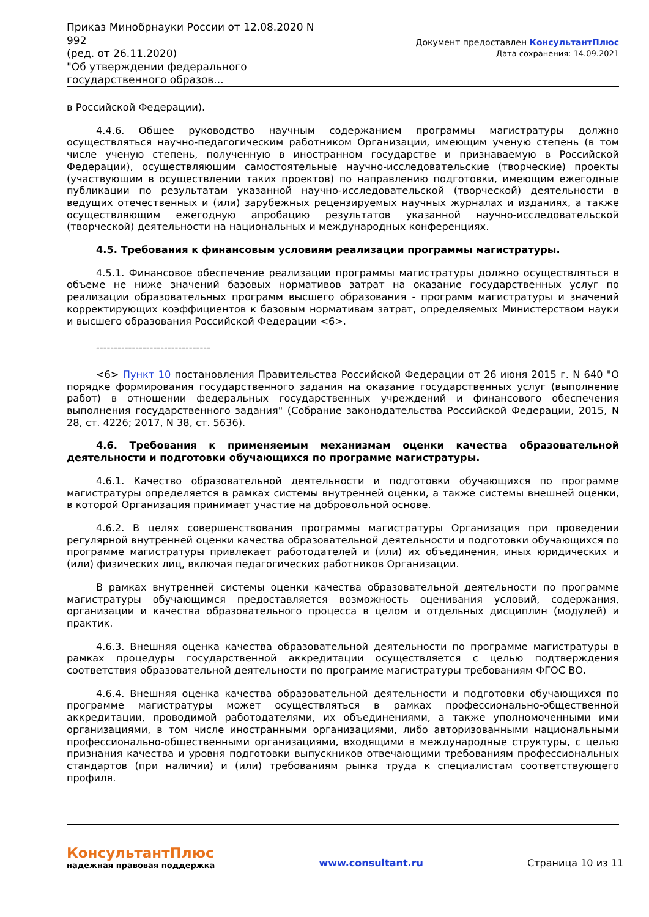Приказ Минобрнауки России от 12.08.2020 N 992
(ред. от 26.11.2020)
"Об утверждении федерального государственного образов...
Документ предоставлен КонсультантПлюс
Дата сохранения: 14.09.2021
в Российской Федерации).
4.4.6. Общее руководство научным содержанием программы магистратуры должно осуществляться научно-педагогическим работником Организации, имеющим ученую степень (в том числе ученую степень, полученную в иностранном государстве и признаваемую в Российской Федерации), осуществляющим самостоятельные научно-исследовательские (творческие) проекты (участвующим в осуществлении таких проектов) по направлению подготовки, имеющим ежегодные публикации по результатам указанной научно-исследовательской (творческой) деятельности в ведущих отечественных и (или) зарубежных рецензируемых научных журналах и изданиях, а также осуществляющим ежегодную апробацию результатов указанной научно-исследовательской (творческой) деятельности на национальных и международных конференциях.
4.5. Требования к финансовым условиям реализации программы магистратуры.
4.5.1. Финансовое обеспечение реализации программы магистратуры должно осуществляться в объеме не ниже значений базовых нормативов затрат на оказание государственных услуг по реализации образовательных программ высшего образования - программ магистратуры и значений корректирующих коэффициентов к базовым нормативам затрат, определяемых Министерством науки и высшего образования Российской Федерации <6>.
--------------------------------
<6> Пункт 10 постановления Правительства Российской Федерации от 26 июня 2015 г. N 640 "О порядке формирования государственного задания на оказание государственных услуг (выполнение работ) в отношении федеральных государственных учреждений и финансового обеспечения выполнения государственного задания" (Собрание законодательства Российской Федерации, 2015, N 28, ст. 4226; 2017, N 38, ст. 5636).
4.6. Требования к применяемым механизмам оценки качества образовательной деятельности и подготовки обучающихся по программе магистратуры.
4.6.1. Качество образовательной деятельности и подготовки обучающихся по программе магистратуры определяется в рамках системы внутренней оценки, а также системы внешней оценки, в которой Организация принимает участие на добровольной основе.
4.6.2. В целях совершенствования программы магистратуры Организация при проведении регулярной внутренней оценки качества образовательной деятельности и подготовки обучающихся по программе магистратуры привлекает работодателей и (или) их объединения, иных юридических и (или) физических лиц, включая педагогических работников Организации.
В рамках внутренней системы оценки качества образовательной деятельности по программе магистратуры обучающимся предоставляется возможность оценивания условий, содержания, организации и качества образовательного процесса в целом и отдельных дисциплин (модулей) и практик.
4.6.3. Внешняя оценка качества образовательной деятельности по программе магистратуры в рамках процедуры государственной аккредитации осуществляется с целью подтверждения соответствия образовательной деятельности по программе магистратуры требованиям ФГОС ВО.
4.6.4. Внешняя оценка качества образовательной деятельности и подготовки обучающихся по программе магистратуры может осуществляться в рамках профессионально-общественной аккредитации, проводимой работодателями, их объединениями, а также уполномоченными ими организациями, в том числе иностранными организациями, либо авторизованными национальными профессионально-общественными организациями, входящими в международные структуры, с целью признания качества и уровня подготовки выпускников отвечающими требованиям профессиональных стандартов (при наличии) и (или) требованиям рынка труда к специалистам соответствующего профиля.
КонсультантПлюс
надежная правовая поддержка
www.consultant.ru Страница 10 из 11